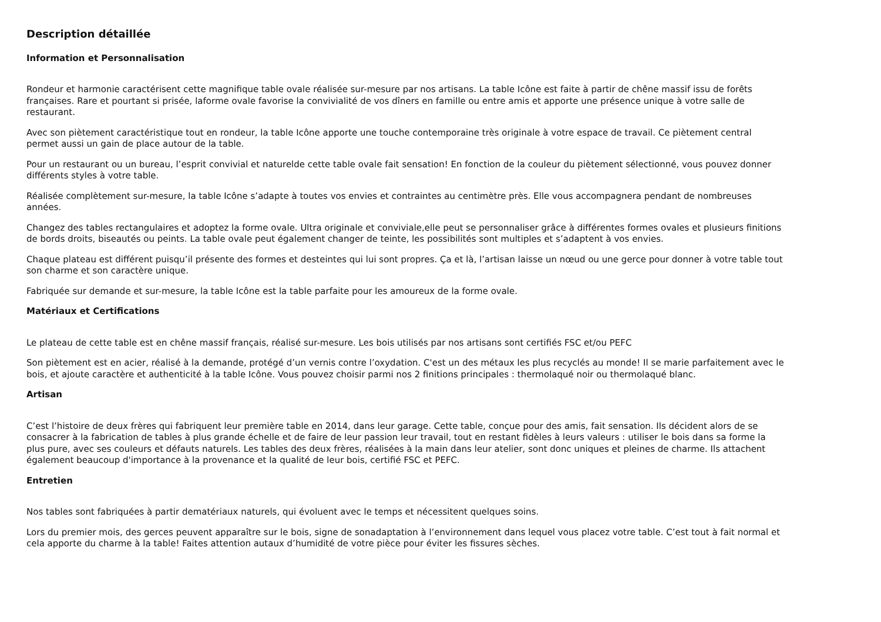Description détaillée
Information et Personnalisation
Rondeur et harmonie caractérisent cette magnifique table ovale réalisée sur-mesure par nos artisans. La table Icône est faite à partir de chêne massif issu de forêts françaises. Rare et pourtant si prisée, laforme ovale favorise la convivialité de vos dîners en famille ou entre amis et apporte une présence unique à votre salle de restaurant.
Avec son piètement caractéristique tout en rondeur, la table Icône apporte une touche contemporaine très originale à votre espace de travail. Ce piètement central permet aussi un gain de place autour de la table.
Pour un restaurant ou un bureau, l’esprit convivial et natureldе cette table ovale fait sensation! En fonction de la couleur du piètement sélectionné, vous pouvez donner différents styles à votre table.
Réalisée complètement sur-mesure, la table Icône s’adapte à toutes vos envies et contraintes au centimètre près. Elle vous accompagnera pendant de nombreuses années.
Changez des tables rectangulaires et adoptez la forme ovale. Ultra originale et conviviale,elle peut se personnaliser grâce à différentes formes ovales et plusieurs finitions de bords droits, biseautés ou peints. La table ovale peut également changer de teinte, les possibilités sont multiples et s’adaptent à vos envies.
Chaque plateau est différent puisqu’il présente des formes et desteintes qui lui sont propres. Ça et là, l’artisan laisse un nœud ou une gerce pour donner à votre table tout son charme et son caractère unique.
Fabriquée sur demande et sur-mesure, la table Icône est la table parfaite pour les amoureux de la forme ovale.
Matériaux et Certifications
Le plateau de cette table est en chêne massif français, réalisé sur-mesure. Les bois utilisés par nos artisans sont certifiés FSC et/ou PEFC
Son piètement est en acier, réalisé à la demande, protégé d’un vernis contre l’oxydation. C'est un des métaux les plus recyclés au monde! Il se marie parfaitement avec le bois, et ajoute caractère et authenticité à la table Icône. Vous pouvez choisir parmi nos 2 finitions principales : thermolaqué noir ou thermolaqué blanc.
Artisan
C’est l’histoire de deux frères qui fabriquent leur première table en 2014, dans leur garage. Cette table, conçue pour des amis, fait sensation. Ils décident alors de se consacrer à la fabrication de tables à plus grande échelle et de faire de leur passion leur travail, tout en restant fidèles à leurs valeurs : utiliser le bois dans sa forme la plus pure, avec ses couleurs et défauts naturels. Les tables des deux frères, réalisées à la main dans leur atelier, sont donc uniques et pleines de charme. Ils attachent également beaucoup d'importance à la provenance et la qualité de leur bois, certifié FSC et PEFC.
Entretien
Nos tables sont fabriquées à partir dematériaux naturels, qui évoluent avec le temps et nécessitent quelques soins.
Lors du premier mois, des gerces peuvent apparaître sur le bois, signe de sonadaptation à l’environnement dans lequel vous placez votre table. C’est tout à fait normal et cela apporte du charme à la table! Faites attention autaux d’humidité de votre pièce pour éviter les fissures sèches.